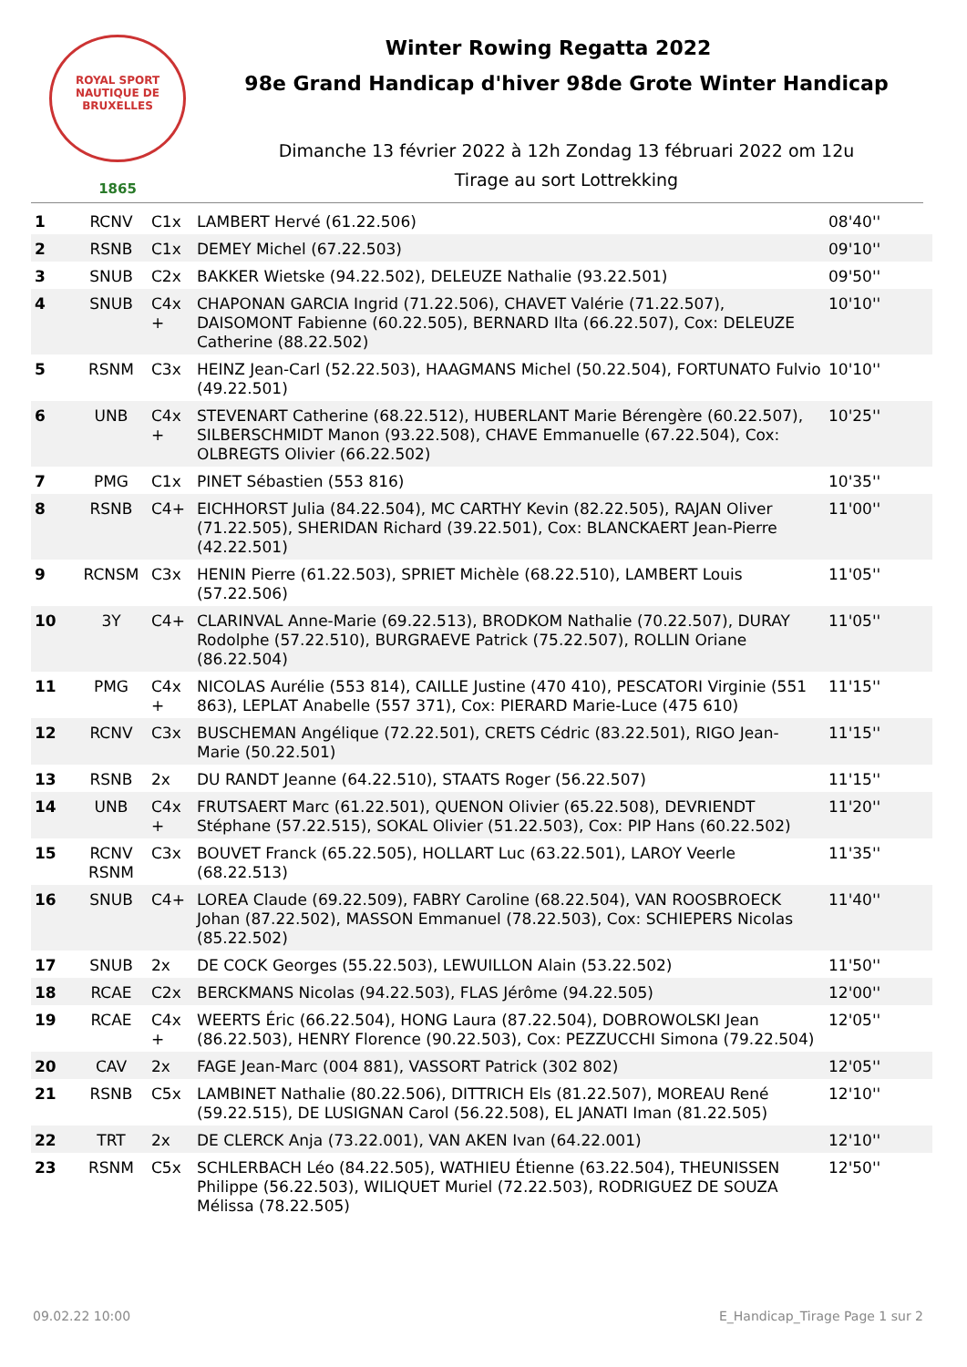ROYAL SPORT NAUTIQUE DE BRUXELLES
1865
Winter Rowing Regatta 2022
98e Grand Handicap d'hiver 98de Grote Winter Handicap
Dimanche 13 février 2022 à 12h Zondag 13 fébruari 2022 om 12u
Tirage au sort Lottrekking
| 1 | RCNV | C1x | LAMBERT Hervé (61.22.506) | 08'40'' |
| 2 | RSNB | C1x | DEMEY Michel (67.22.503) | 09'10'' |
| 3 | SNUB | C2x | BAKKER Wietske (94.22.502), DELEUZE Nathalie (93.22.501) | 09'50'' |
| 4 | SNUB | C4x + | CHAPONAN GARCIA Ingrid (71.22.506), CHAVET Valérie (71.22.507), DAISOMONT Fabienne (60.22.505), BERNARD Ilta (66.22.507), Cox: DELEUZE Catherine (88.22.502) | 10'10'' |
| 5 | RSNM | C3x | HEINZ Jean-Carl (52.22.503), HAAGMANS Michel (50.22.504), FORTUNATO Fulvio (49.22.501) | 10'10'' |
| 6 | UNB | C4x + | STEVENART Catherine (68.22.512), HUBERLANT Marie Bérengère (60.22.507), SILBERSCHMIDT Manon (93.22.508), CHAVE Emmanuelle (67.22.504), Cox: OLBREGTS Olivier (66.22.502) | 10'25'' |
| 7 | PMG | C1x | PINET Sébastien (553 816) | 10'35'' |
| 8 | RSNB | C4+ | EICHHORST Julia (84.22.504), MC CARTHY Kevin (82.22.505), RAJAN Oliver (71.22.505), SHERIDAN Richard (39.22.501), Cox: BLANCKAERT Jean-Pierre (42.22.501) | 11'00'' |
| 9 | RCNSM | C3x | HENIN Pierre (61.22.503), SPRIET Michèle (68.22.510), LAMBERT Louis (57.22.506) | 11'05'' |
| 10 | 3Y | C4+ | CLARINVAL Anne-Marie (69.22.513), BRODKOM Nathalie (70.22.507), DURAY Rodolphe (57.22.510), BURGRAEVE Patrick (75.22.507), ROLLIN Oriane (86.22.504) | 11'05'' |
| 11 | PMG | C4x + | NICOLAS Aurélie (553 814), CAILLE Justine (470 410), PESCATORI Virginie (551 863), LEPLAT Anabelle (557 371), Cox: PIERARD Marie-Luce (475 610) | 11'15'' |
| 12 | RCNV | C3x | BUSCHEMAN Angélique (72.22.501), CRETS Cédric (83.22.501), RIGO Jean-Marie (50.22.501) | 11'15'' |
| 13 | RSNB | 2x | DU RANDT Jeanne (64.22.510), STAATS Roger (56.22.507) | 11'15'' |
| 14 | UNB | C4x + | FRUTSAERT Marc (61.22.501), QUENON Olivier (65.22.508), DEVRIENDT Stéphane (57.22.515), SOKAL Olivier (51.22.503), Cox: PIP Hans (60.22.502) | 11'20'' |
| 15 | RCNV RSNM | C3x | BOUVET Franck (65.22.505), HOLLART Luc (63.22.501), LAROY Veerle (68.22.513) | 11'35'' |
| 16 | SNUB | C4+ | LOREA Claude (69.22.509), FABRY Caroline (68.22.504), VAN ROOSBROECK Johan (87.22.502), MASSON Emmanuel (78.22.503), Cox: SCHIEPERS Nicolas (85.22.502) | 11'40'' |
| 17 | SNUB | 2x | DE COCK Georges (55.22.503), LEWUILLON Alain (53.22.502) | 11'50'' |
| 18 | RCAE | C2x | BERCKMANS Nicolas (94.22.503), FLAS Jérôme (94.22.505) | 12'00'' |
| 19 | RCAE | C4x + | WEERTS Éric (66.22.504), HONG Laura (87.22.504), DOBROWOLSKI Jean (86.22.503), HENRY Florence (90.22.503), Cox: PEZZUCCHI Simona (79.22.504) | 12'05'' |
| 20 | CAV | 2x | FAGE Jean-Marc (004 881), VASSORT Patrick (302 802) | 12'05'' |
| 21 | RSNB | C5x | LAMBINET Nathalie (80.22.506), DITTRICH Els (81.22.507), MOREAU René (59.22.515), DE LUSIGNAN Carol (56.22.508), EL JANATI Iman (81.22.505) | 12'10'' |
| 22 | TRT | 2x | DE CLERCK Anja (73.22.001), VAN AKEN Ivan (64.22.001) | 12'10'' |
| 23 | RSNM | C5x | SCHLERBACH Léo (84.22.505), WATHIEU Étienne (63.22.504), THEUNISSEN Philippe (56.22.503), WILIQUET Muriel (72.22.503), RODRIGUEZ DE SOUZA Mélissa (78.22.505) | 12'50'' |
09.02.22 10:00 E_Handicap_Tirage Page 1 sur 2